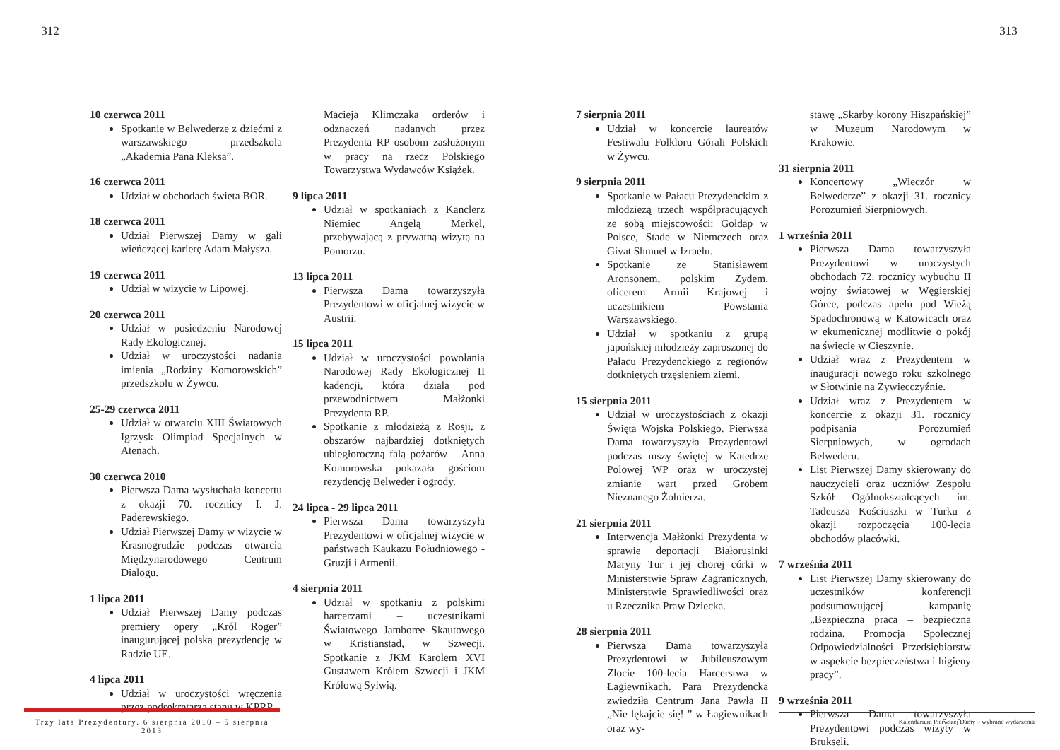312
10 czerwca 2011
Spotkanie w Belwederze z dziećmi z warszawskiego przedszkola „Akademia Pana Kleksa”.
16 czerwca 2011
Udział w obchodach święta BOR.
18 czerwca 2011
Udział Pierwszej Damy w gali wieńczącej karierę Adam Małysza.
19 czerwca 2011
Udział w wizycie w Lipowej.
20 czerwca 2011
Udział w posiedzeniu Narodowej Rady Ekologicznej.
Udział w uroczystości nadania imienia „Rodziny Komorowskich” przedszkolu w Żywcu.
25-29 czerwca 2011
Udział w otwarciu XIII Światowych Igrzysk Olimpiad Specjalnych w Atenach.
30 czerwca 2010
Pierwsza Dama wysłuchała koncertu z okazji 70. rocznicy I. J. Paderewskiego.
Udział Pierwszej Damy w wizycie w Krasnogrudzie podczas otwarcia Międzynarodowego Centrum Dialogu.
1 lipca 2011
Udział Pierwszej Damy podczas premiery opery „Król Roger” inaugurującej polską prezydencję w Radzie UE.
4 lipca 2011
Udział w uroczystości wręczenia przez podsekretarza stanu w KPRP
Macieja Klimczaka orderów i odznaczeń nadanych przez Prezydenta RP osobom zasłużonym w pracy na rzecz Polskiego Towarzystwa Wydawców Książek.
9 lipca 2011
Udział w spotkaniach z Kanclerz Niemiec Angelą Merkel, przebywającą z prywatną wizytą na Pomorzu.
13 lipca 2011
Pierwsza Dama towarzyszyła Prezydentowi w oficjalnej wizycie w Austrii.
15 lipca 2011
Udział w uroczystości powołania Narodowej Rady Ekologicznej II kadencji, która działa pod przewodnictwem Małżonki Prezydenta RP.
Spotkanie z młodzieżą z Rosji, z obszarów najbardziej dotkniętych ubiegłoroczną falą pożarów – Anna Komorowska pokazała gościom rezydencję Belweder i ogrody.
24 lipca - 29 lipca 2011
Pierwsza Dama towarzyszyła Prezydentowi w oficjalnej wizycie w państwach Kaukazu Południowego - Gruzji i Armenii.
4 sierpnia 2011
Udział w spotkaniu z polskimi harcerzami – uczestnikami Światowego Jamboree Skautowego w Kristianstad, w Szwecji. Spotkanie z JKM Karolem XVI Gustawem Królem Szwecji i JKM Królową Sylwią.
313
7 sierpnia 2011
Udział w koncercie laureatów Festiwalu Folkloru Górali Polskich w Żywcu.
9 sierpnia 2011
Spotkanie w Pałacu Prezydenckim z młodzieżą trzech współpracujących ze sobą miejscowości: Gołdap w Polsce, Stade w Niemczech oraz Givat Shmuel w Izraelu.
Spotkanie ze Stanisławem Aronsonem, polskim Żydem, oficerem Armii Krajowej i uczestnikiem Powstania Warszawskiego.
Udział w spotkaniu z grupą japońskiej młodzieży zaproszonej do Pałacu Prezydenckiego z regionów dotkniętych trzęsieniem ziemi.
15 sierpnia 2011
Udział w uroczystościach z okazji Święta Wojska Polskiego. Pierwsza Dama towarzyszyła Prezydentowi podczas mszy świętej w Katedrze Polowej WP oraz w uroczystej zmianie wart przed Grobem Nieznanego Żołnierza.
21 sierpnia 2011
Interwencja Małżonki Prezydenta w sprawie deportacji Białorusinki Maryny Tur i jej chorej córki w Ministerstwie Spraw Zagranicznych, Ministerstwie Sprawiedliwości oraz u Rzecznika Praw Dziecka.
28 sierpnia 2011
Pierwsza Dama towarzyszyła Prezydentowi w Jubileuszowym Zlocie 100-lecia Harcerstwa w Łagiewnikach. Para Prezydencka zwiedziła Centrum Jana Pawła II „Nie lękajcie się! ” w Łagiewnikach oraz wy-
stawę „Skarby korony Hiszpańskiej” w Muzeum Narodowym w Krakowie.
31 sierpnia 2011
Koncertowy „Wieczór w Belwederze” z okazji 31. rocznicy Porozumień Sierpniowych.
1 września 2011
Pierwsza Dama towarzyszyła Prezydentowi w uroczystych obchodach 72. rocznicy wybuchu II wojny światowej w Węgierskiej Górce, podczas apelu pod Wieżą Spadochronową w Katowicach oraz w ekumenicznej modlitwie o pokój na świecie w Cieszynie.
Udział wraz z Prezydentem w inauguracji nowego roku szkolnego w Słotwinie na Żywiecczyźnie.
Udział wraz z Prezydentem w koncercie z okazji 31. rocznicy podpisania Porozumień Sierpniowych, w ogrodach Belwederu.
List Pierwszej Damy skierowany do nauczycieli oraz uczniów Zespołu Szkół Ogólnokształcących im. Tadeusza Kościuszki w Turku z okazji rozpoczęcia 100-lecia obchodów placówki.
7 września 2011
List Pierwszej Damy skierowany do uczestników konferencji podsumowującej kampanię „Bezpieczna praca – bezpieczna rodzina. Promocja Społecznej Odpowiedzialności Przedsiębiorstw w aspekcie bezpieczeństwa i higieny pracy”.
9 września 2011
Pierwsza Dama towarzyszyła Prezydentowi podczas wizyty w Brukseli.
Trzy lata Prezydentury. 6 sierpnia 2010 – 5 sierpnia 2013
Kalendarium Pierwszej Damy – wybrane wydarzenia